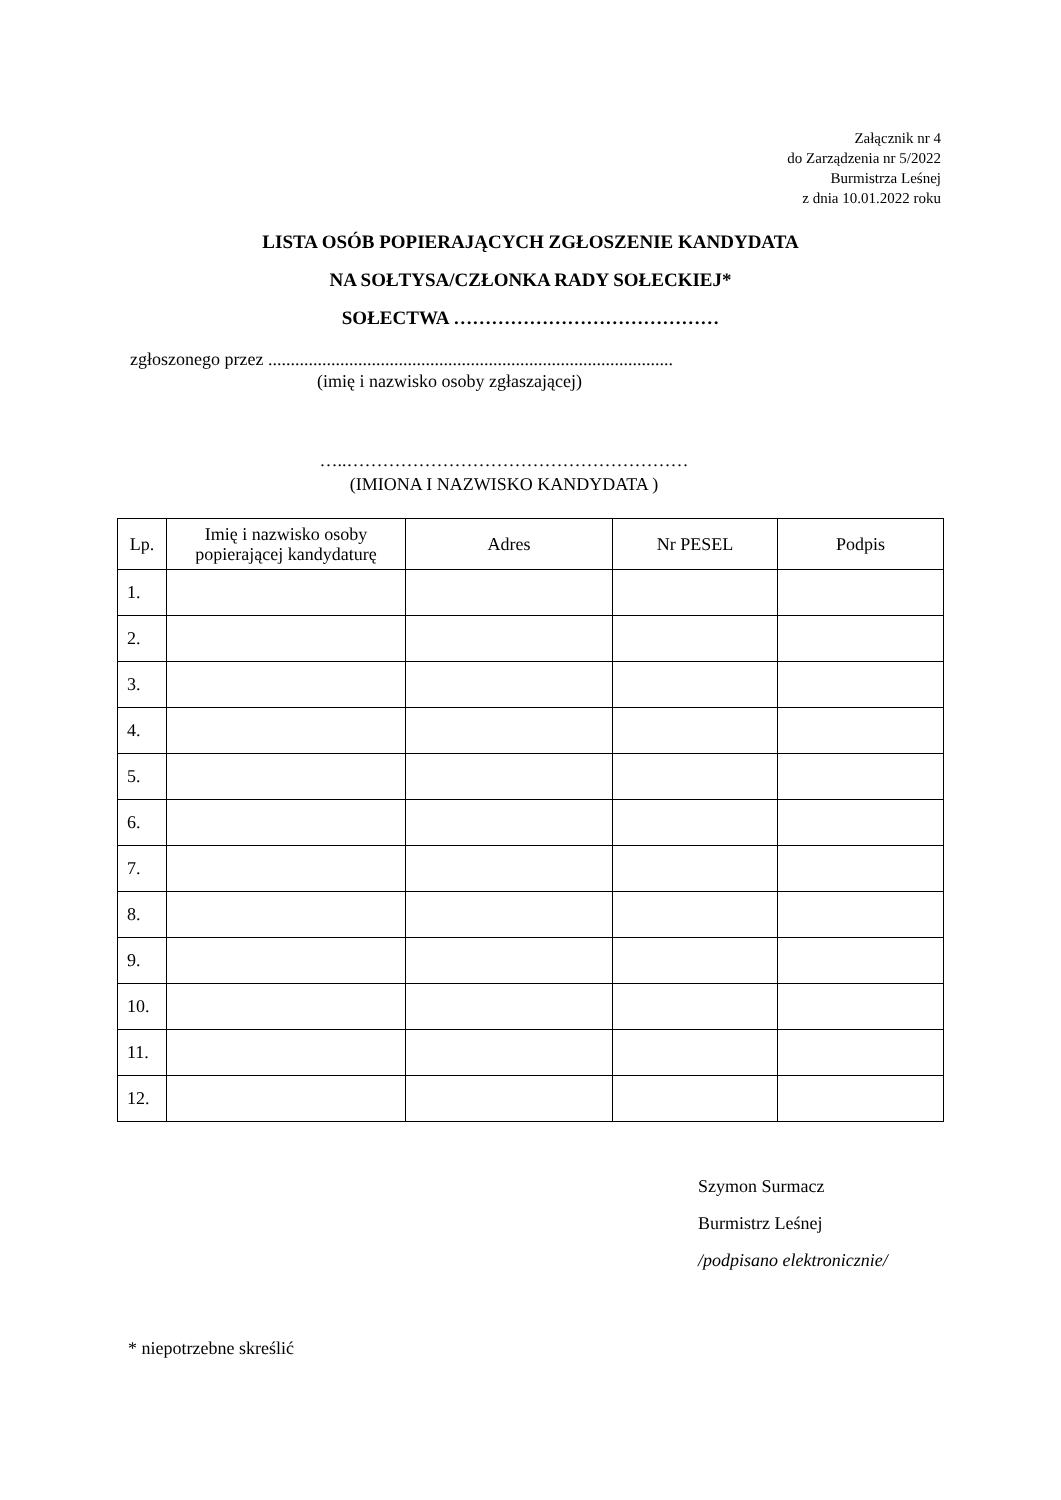Załącznik nr 4
do Zarządzenia nr 5/2022
Burmistrza Leśnej
z dnia 10.01.2022 roku
LISTA OSÓB POPIERAJĄCYCH ZGŁOSZENIE KANDYDATA
NA SOŁTYSA/CZŁONKA RADY SOŁECKIEJ*
SOŁECTWA ……………………………………
zgłoszonego przez ..........................................................................................
(imię i nazwisko osoby zgłaszającej)
…..…………………………………………………
(IMIONA I NAZWISKO KANDYDATA )
| Lp. | Imię i nazwisko osoby popierającej kandydaturę | Adres | Nr PESEL | Podpis |
| --- | --- | --- | --- | --- |
| 1. | | | | |
| 2. | | | | |
| 3. | | | | |
| 4. | | | | |
| 5. | | | | |
| 6. | | | | |
| 7. | | | | |
| 8. | | | | |
| 9. | | | | |
| 10. | | | | |
| 11. | | | | |
| 12. | | | | |
Szymon Surmacz
Burmistrz Leśnej
/podpisano elektronicznie/
* niepotrzebne skreślić